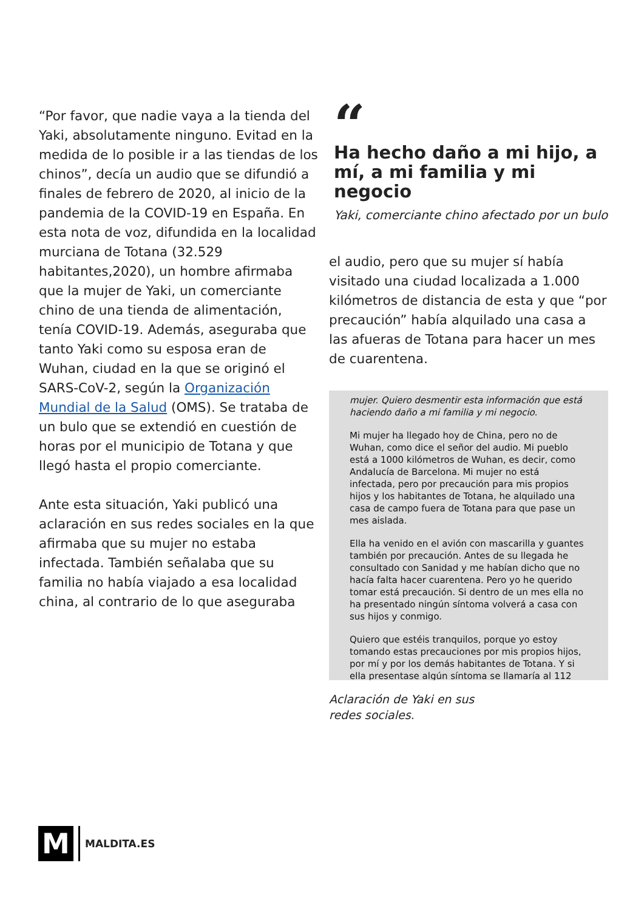“Por favor, que nadie vaya a la tienda del Yaki, absolutamente ninguno. Evitad en la medida de lo posible ir a las tiendas de los chinos”, decía un audio que se difundió a finales de febrero de 2020, al inicio de la pandemia de la COVID-19 en España. En esta nota de voz, difundida en la localidad murciana de Totana (32.529 habitantes,2020), un hombre afirmaba que la mujer de Yaki, un comerciante chino de una tienda de alimentación, tenía COVID-19. Además, aseguraba que tanto Yaki como su esposa eran de Wuhan, ciudad en la que se originó el SARS-CoV-2, según la Organización Mundial de la Salud (OMS). Se trataba de un bulo que se extendió en cuestión de horas por el municipio de Totana y que llegó hasta el propio comerciante.
Ante esta situación, Yaki publicó una aclaración en sus redes sociales en la que afirmaba que su mujer no estaba infectada. También señalaba que su familia no había viajado a esa localidad china, al contrario de lo que aseguraba
“
Ha hecho daño a mi hijo, a mí, a mi familia y mi negocio
Yaki, comerciante chino afectado por un bulo
el audio, pero que su mujer sí había visitado una ciudad localizada a 1.000 kilómetros de distancia de esta y que “por precaución” había alquilado una casa a las afueras de Totana para hacer un mes de cuarentena.
mujer. Quiero desmentir esta información que está haciendo daño a mi familia y mi negocio.
Mi mujer ha llegado hoy de China, pero no de Wuhan, como dice el señor del audio. Mi pueblo está a 1000 kilómetros de Wuhan, es decir, como Andalucía de Barcelona. Mi mujer no está infectada, pero por precaución para mis propios hijos y los habitantes de Totana, he alquilado una casa de campo fuera de Totana para que pase un mes aislada.
Ella ha venido en el avión con mascarilla y guantes también por precaución. Antes de su llegada he consultado con Sanidad y me habían dicho que no hacía falta hacer cuarentena. Pero yo he querido tomar está precaución. Si dentro de un mes ella no ha presentado ningún síntoma volverá a casa con sus hijos y conmigo.
Quiero que estéis tranquilos, porque yo estoy tomando estas precauciones por mis propios hijos, por mí y por los demás habitantes de Totana. Y si ella presentase algún síntoma se llamaría al 112
Aclaración de Yaki en sus
redes sociales.
M
MALDITA.ES